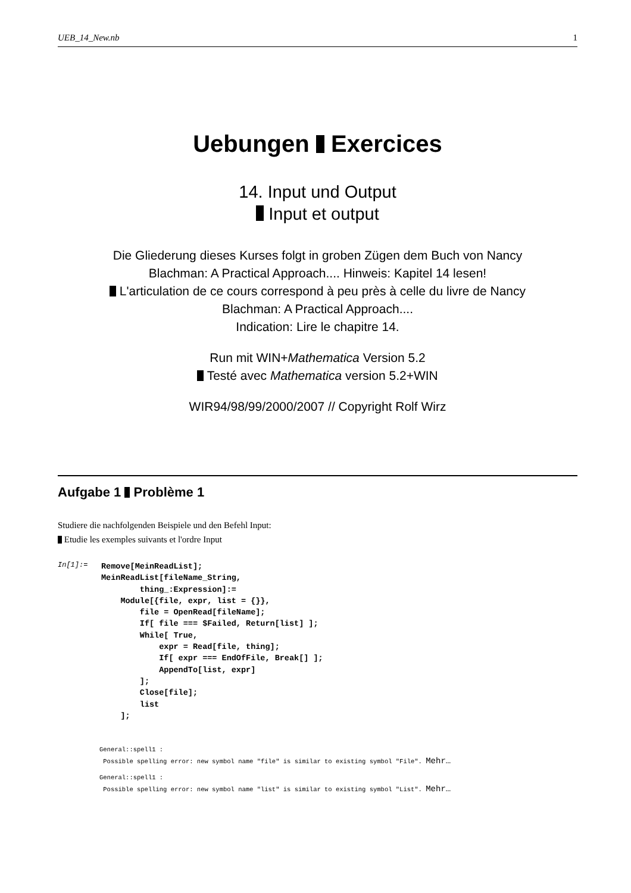UEB_14_New.nb 1
Uebungen Exercices
14. Input und Output
Input et output
Die Gliederung dieses Kurses folgt in groben Zügen dem Buch von Nancy
Blachman: A Practical Approach.... Hinweis: Kapitel 14 lesen!
L'articulation de ce cours correspond à peu près à celle du livre de Nancy
Blachman: A Practical Approach....
Indication: Lire le chapitre 14.
Run mit WIN+Mathematica Version 5.2
Testé avec Mathematica version 5.2+WIN
WIR94/98/99/2000/2007 // Copyright Rolf Wirz
Aufgabe 1 Problème 1
Studiere die nachfolgenden Beispiele und den Befehl Input:
Etudie les exemples suivants et l'ordre Input
In[1]:=
Remove[MeinReadList];
MeinReadList[fileName_String,
        thing_:Expression]:=
    Module[{file, expr, list = {}},
        file = OpenRead[fileName];
        If[ file === $Failed, Return[list] ];
        While[ True,
            expr = Read[file, thing];
            If[ expr === EndOfFile, Break[] ];
            AppendTo[list, expr]
        ];
        Close[file];
        list
    ];
General::spell1 :
Possible spelling error: new symbol name "file" is similar to existing symbol "File". Mehr…
General::spell1 :
Possible spelling error: new symbol name "list" is similar to existing symbol "List". Mehr…